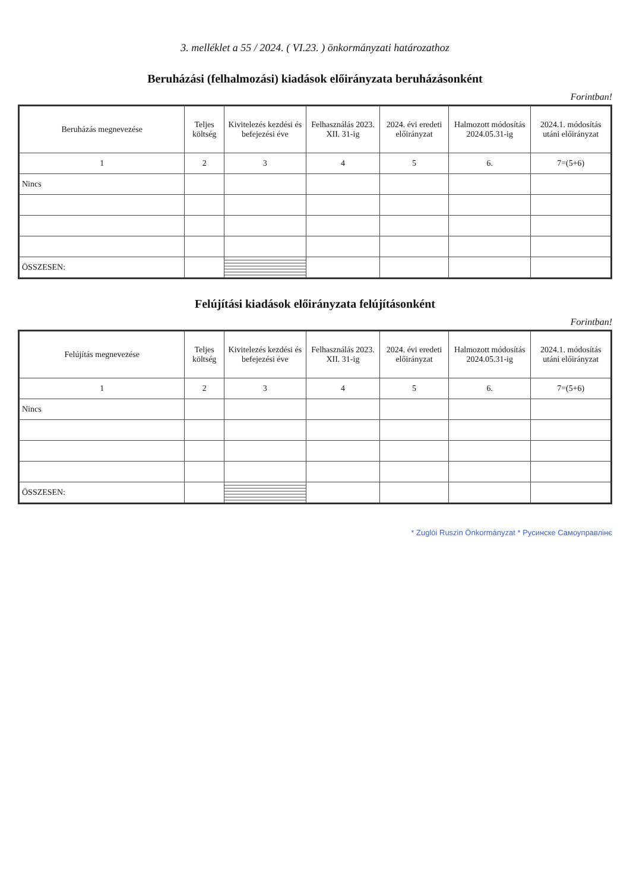3. melléklet a 55 / 2024. ( VI.23. ) önkormányzati határozathoz
Beruházási (felhalmozási) kiadások előirányzata beruházásonként
Forintban!
| Beruházás megnevezése | Teljes költség | Kivitelezés kezdési és befejezési éve | Felhasználás 2023. XII. 31-ig | 2024. évi eredeti előirányzat | Halmozott módosítás 2024.05.31-ig | 2024.1. módosítás utáni előirányzat |
| --- | --- | --- | --- | --- | --- | --- |
| 1 | 2 | 3 | 4 | 5 | 6. | 7=(5+6) |
| Nincs | | | | | | |
| ÖSSZESEN: | | | | | | |
Felújítási kiadások előirányzata felújításonként
Forintban!
| Felújítás megnevezése | Teljes költség | Kivitelezés kezdési és befejezési éve | Felhasználás 2023. XII. 31-ig | 2024. évi eredeti előirányzat | Halmozott módosítás 2024.05.31-ig | 2024.1. módosítás utáni előirányzat |
| --- | --- | --- | --- | --- | --- | --- |
| 1 | 2 | 3 | 4 | 5 | 6. | 7=(5+6) |
| Nincs | | | | | | |
| ÖSSZESEN: | | | | | | |
* Zuglói Ruszin Önkormányzat * Русинске Самоуправлiнє